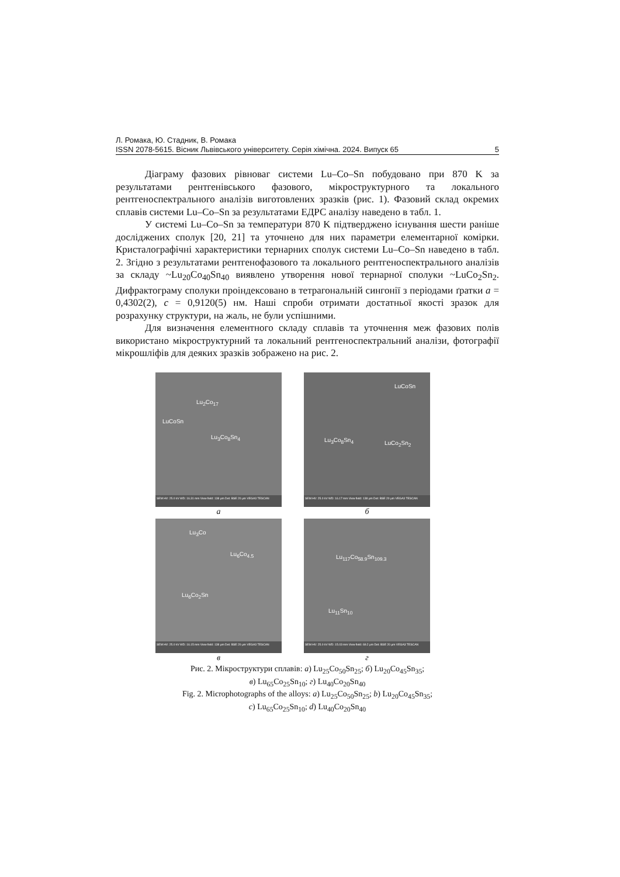Л. Ромака, Ю. Стадник, В. Ромака
ISSN 2078-5615. Вісник Львівського університету. Серія хімічна. 2024. Випуск 65 5
Діаграму фазових рівноваг системи Lu–Co–Sn побудовано при 870 K за результатами рентгенівського фазового, мікроструктурного та локального рентгеноспектрального аналізів виготовлених зразків (рис. 1). Фазовий склад окремих сплавів системи Lu–Co–Sn за результатами ЕДРС аналізу наведено в табл. 1.
У системі Lu–Co–Sn за температури 870 K підтверджено існування шести раніше досліджених сполук [20, 21] та уточнено для них параметри елементарної комірки. Кристалографічні характеристики тернарних сполук системи Lu–Co–Sn наведено в табл. 2. Згідно з результатами рентгенофазового та локального рентгеноспектрального аналізів за складу ~Lu<sub>20</sub>Co<sub>40</sub>Sn<sub>40</sub> виявлено утворення нової тернарної сполуки ~LuCo<sub>2</sub>Sn<sub>2</sub>. Дифрактограму сполуки проіндексовано в тетрагональній сингонії з періодами ґратки a = 0,4302(2), c = 0,9120(5) нм. Наші спроби отримати достатньої якості зразок для розрахунку структури, на жаль, не були успішними.
Для визначення елементного складу сплавів та уточнення меж фазових полів використано мікроструктурний та локальний рентгеноспектральний аналізи, фотографії мікрошліфів для деяких зразків зображено на рис. 2.
Lu<sub>2</sub>Co<sub>17</sub>
LuCoSn
Lu<sub>3</sub>Co<sub>8</sub>Sn<sub>4</sub>
SEM HV: 25.0 kV WD: 16.31 mm View field: 138 μm Det: BSE 20 μm VEGA3 TESCAN
а
LuCoSn
Lu<sub>3</sub>Co<sub>8</sub>Sn<sub>4</sub> LuCo<sub>2</sub>Sn<sub>2</sub>
SEM HV: 25.0 kV WD: 16.17 mm View field: 138 μm Det: BSE 20 μm VEGA3 TESCAN
б
Lu<sub>3</sub>Co
Lu<sub>6</sub>Co<sub>4.5</sub>
Lu<sub>6</sub>Co<sub>2</sub>Sn
SEM HV: 25.0 kV WD: 16.15 mm View field: 138 μm Det: BSE 20 μm VEGA3 TESCAN
в
Lu<sub>117</sub>Co<sub>58.9</sub>Sn<sub>109.3</sub>
Lu<sub>11</sub>Sn<sub>10</sub>
SEM HV: 25.0 kV WD: 15.03 mm View field: 69.2 μm Det: BSE 20 μm VEGA3 TESCAN
г
Рис. 2. Мікроструктури сплавів: а) Lu<sub>25</sub>Co<sub>50</sub>Sn<sub>25</sub>; б) Lu<sub>20</sub>Co<sub>45</sub>Sn<sub>35</sub>;
в) Lu<sub>65</sub>Co<sub>25</sub>Sn<sub>10</sub>; г) Lu<sub>40</sub>Co<sub>20</sub>Sn<sub>40</sub>
Fig. 2. Microphotographs of the alloys: a) Lu<sub>25</sub>Co<sub>50</sub>Sn<sub>25</sub>; b) Lu<sub>20</sub>Co<sub>45</sub>Sn<sub>35</sub>;
c) Lu<sub>65</sub>Co<sub>25</sub>Sn<sub>10</sub>; d) Lu<sub>40</sub>Co<sub>20</sub>Sn<sub>40</sub>